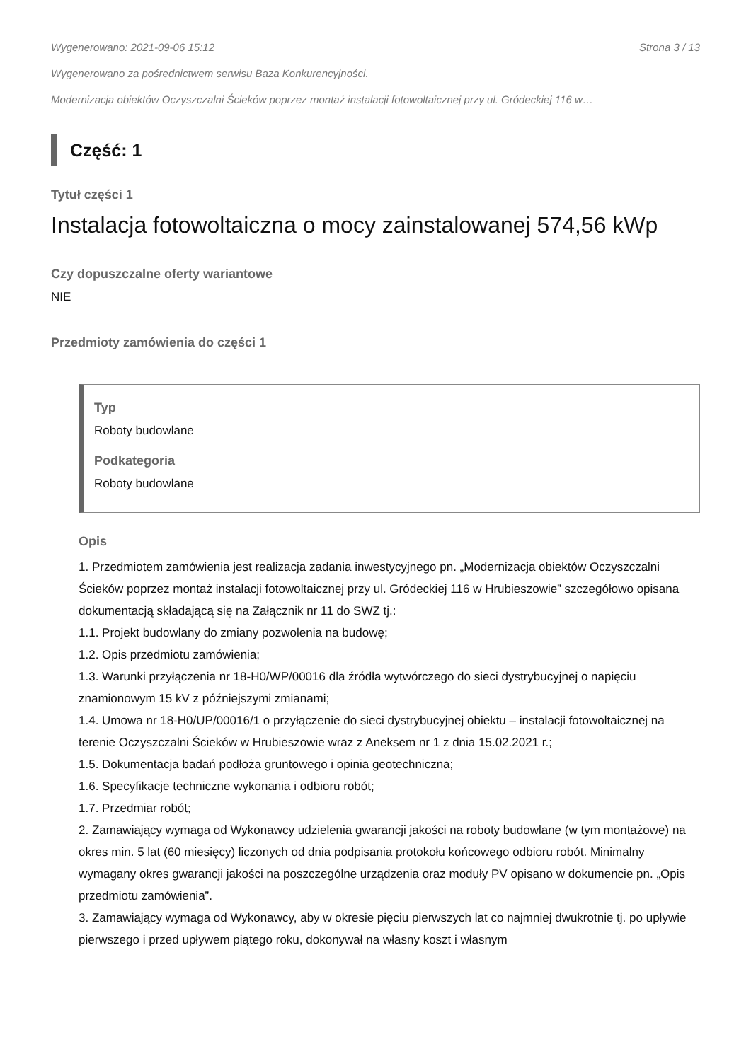Wygenerowano: 2021-09-06 15:12 Strona 3 / 13
Wygenerowano za pośrednictwem serwisu Baza Konkurencyjności.
Modernizacja obiektów Oczyszczalni Ścieków poprzez montaż instalacji fotowoltaicznej przy ul. Gródeckiej 116 w…
Część: 1
Tytuł części 1
Instalacja fotowoltaiczna o mocy zainstalowanej 574,56 kWp
Czy dopuszczalne oferty wariantowe
NIE
Przedmioty zamówienia do części 1
Typ
Roboty budowlane
Podkategoria
Roboty budowlane
Opis
1. Przedmiotem zamówienia jest realizacja zadania inwestycyjnego pn. „Modernizacja obiektów Oczyszczalni Ścieków poprzez montaż instalacji fotowoltaicznej przy ul. Gródeckiej 116 w Hrubieszowie” szczegółowo opisana dokumentacją składającą się na Załącznik nr 11 do SWZ tj.:
1.1. Projekt budowlany do zmiany pozwolenia na budowę;
1.2. Opis przedmiotu zamówienia;
1.3. Warunki przyłączenia nr 18-H0/WP/00016 dla źródła wytwórczego do sieci dystrybucyjnej o napięciu znamionowym 15 kV z późniejszymi zmianami;
1.4. Umowa nr 18-H0/UP/00016/1 o przyłączenie do sieci dystrybucyjnej obiektu – instalacji fotowoltaicznej na terenie Oczyszczalni Ścieków w Hrubieszowie wraz z Aneksem nr 1 z dnia 15.02.2021 r.;
1.5. Dokumentacja badań podłoża gruntowego i opinia geotechniczna;
1.6. Specyfikacje techniczne wykonania i odbioru robót;
1.7. Przedmiar robót;
2. Zamawiający wymaga od Wykonawcy udzielenia gwarancji jakości na roboty budowlane (w tym montażowe) na okres min. 5 lat (60 miesięcy) liczonych od dnia podpisania protokołu końcowego odbioru robót. Minimalny wymagany okres gwarancji jakości na poszczególne urządzenia oraz moduły PV opisano w dokumencie pn. „Opis przedmiotu zamówienia”.
3. Zamawiający wymaga od Wykonawcy, aby w okresie pięciu pierwszych lat co najmniej dwukrotnie tj. po upływie pierwszego i przed upływem piątego roku, dokonywał na własny koszt i własnym